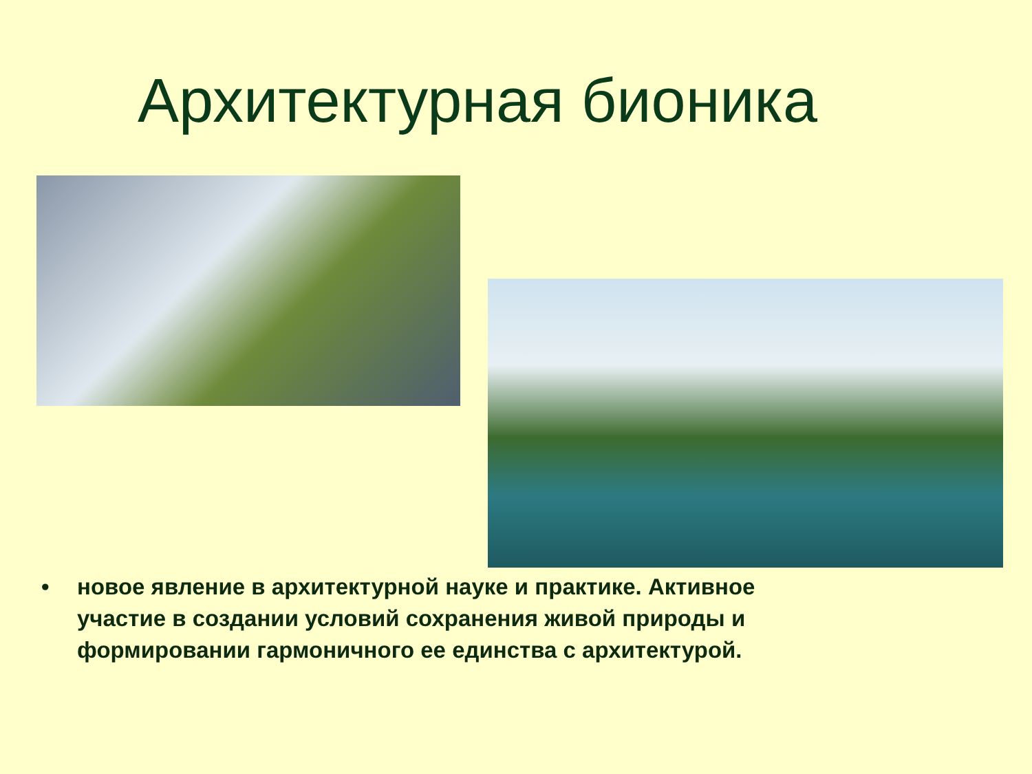Архитектурная бионика
• новое явление в архитектурной науке и практике. Активное участие в создании условий сохранения живой природы и формировании гармоничного ее единства с архитектурой.